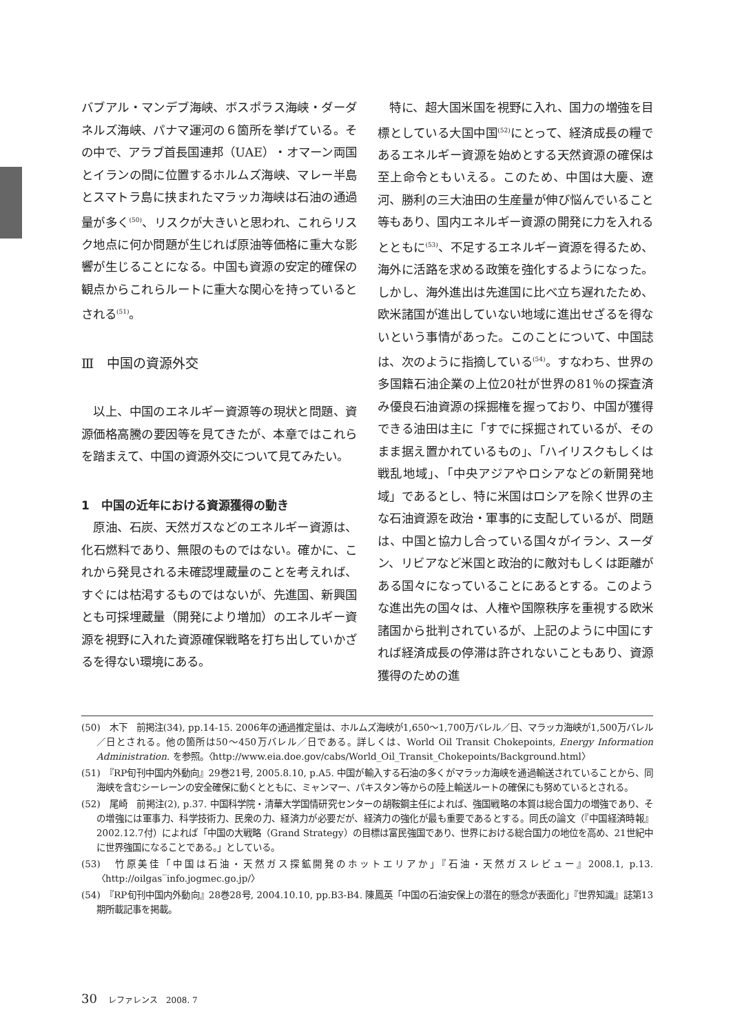バブアル・マンデブ海峡、ボスポラス海峡・ダーダネルズ海峡、パナマ運河の６箇所を挙げている。その中で、アラブ首長国連邦（UAE）・オマーン両国とイランの間に位置するホルムズ海峡、マレー半島とスマトラ島に挟まれたマラッカ海峡は石油の通過量が多く<sup>(50)</sup>、リスクが大きいと思われ、これらリスク地点に何か問題が生じれば原油等価格に重大な影響が生じることになる。中国も資源の安定的確保の観点からこれらルートに重大な関心を持っているとされる<sup>(51)</sup>。
Ⅲ　中国の資源外交
　以上、中国のエネルギー資源等の現状と問題、資源価格高騰の要因等を見てきたが、本章ではこれらを踏まえて、中国の資源外交について見てみたい。
1　中国の近年における資源獲得の動き
　原油、石炭、天然ガスなどのエネルギー資源は、化石燃料であり、無限のものではない。確かに、これから発見される未確認埋蔵量のことを考えれば、すぐには枯渇するものではないが、先進国、新興国とも可採埋蔵量（開発により増加）のエネルギー資源を視野に入れた資源確保戦略を打ち出していかざるを得ない環境にある。
　特に、超大国米国を視野に入れ、国力の増強を目標としている大国中国<sup>(52)</sup>にとって、経済成長の糧であるエネルギー資源を始めとする天然資源の確保は至上命令ともいえる。このため、中国は大慶、遼河、勝利の三大油田の生産量が伸び悩んでいること等もあり、国内エネルギー資源の開発に力を入れるとともに<sup>(53)</sup>、不足するエネルギー資源を得るため、海外に活路を求める政策を強化するようになった。しかし、海外進出は先進国に比べ立ち遅れたため、欧米諸国が進出していない地域に進出せざるを得ないという事情があった。このことについて、中国誌は、次のように指摘している<sup>(54)</sup>。すなわち、世界の多国籍石油企業の上位20社が世界の81％の探査済み優良石油資源の採掘権を握っており、中国が獲得できる油田は主に「すでに採掘されているが、そのまま据え置かれているもの」、「ハイリスクもしくは戦乱地域」、「中央アジアやロシアなどの新開発地域」であるとし、特に米国はロシアを除く世界の主な石油資源を政治・軍事的に支配しているが、問題は、中国と協力し合っている国々がイラン、スーダン、リビアなど米国と政治的に敵対もしくは距離がある国々になっていることにあるとする。このような進出先の国々は、人権や国際秩序を重視する欧米諸国から批判されているが、上記のように中国にすれば経済成長の停滞は許されないこともあり、資源獲得のための進
(50)　木下　前掲注(34), pp.14-15. 2006年の通過推定量は、ホルムズ海峡が1,650〜1,700万バレル／日、マラッカ海峡が1,500万バレル／日とされる。他の箇所は50〜450万バレル／日である。詳しくは、World Oil Transit Chokepoints, Energy Information Administration. を参照。〈http://www.eia.doe.gov/cabs/World_Oil_Transit_Chokepoints/Background.html〉
(51)　『RP旬刊中国内外動向』29巻21号, 2005.8.10, p.A5. 中国が輸入する石油の多くがマラッカ海峡を通過輸送されていることから、同海峡を含むシーレーンの安全確保に動くとともに、ミャンマー、パキスタン等からの陸上輸送ルートの確保にも努めているとされる。
(52)　尾崎　前掲注(2), p.37. 中国科学院・清華大学国情研究センターの胡鞍鋼主任によれば、強国戦略の本質は総合国力の増強であり、その増強には軍事力、科学技術力、民衆の力、経済力が必要だが、経済力の強化が最も重要であるとする。同氏の論文（『中国経済時報』2002.12.7付）によれば「中国の大戦略（Grand Strategy）の目標は富民強国であり、世界における総合国力の地位を高め、21世紀中に世界強国になることである。」としている。
(53)　竹原美佳「中国は石油・天然ガス探鉱開発のホットエリアか」『石油・天然ガスレビュー』2008.1, p.13. 〈http://oilgas‾info.jogmec.go.jp/〉
(54)　『RP旬刊中国内外動向』28巻28号, 2004.10.10, pp.B3-B4. 陳鳳英「中国の石油安保上の潜在的懸念が表面化」『世界知識』誌第13期所載記事を掲載。
30 レファレンス　2008. 7